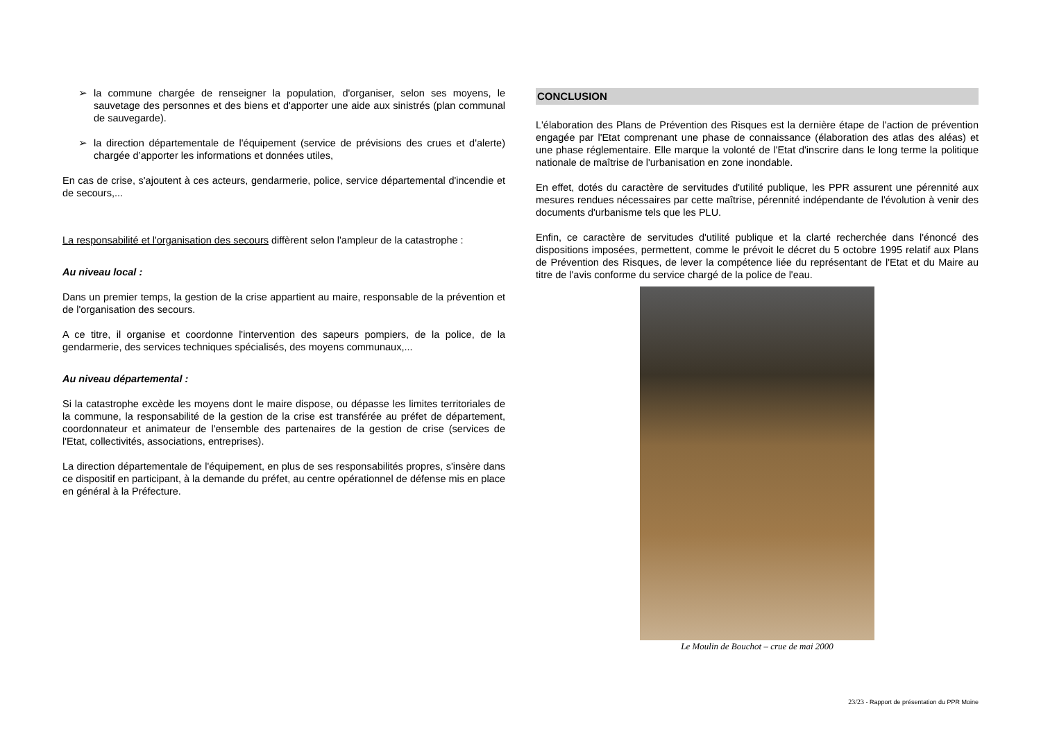➢ la commune chargée de renseigner la population, d'organiser, selon ses moyens, le sauvetage des personnes et des biens et d'apporter une aide aux sinistrés (plan communal de sauvegarde).
➢ la direction départementale de l'équipement (service de prévisions des crues et d'alerte) chargée d’apporter les informations et données utiles,
En cas de crise, s'ajoutent à ces acteurs, gendarmerie, police, service départemental d'incendie et de secours,...
La responsabilité et l'organisation des secours diffèrent selon l'ampleur de la catastrophe :
Au niveau local :
Dans un premier temps, la gestion de la crise appartient au maire, responsable de la prévention et de l'organisation des secours.
A ce titre, il organise et coordonne l'intervention des sapeurs pompiers, de la police, de la gendarmerie, des services techniques spécialisés, des moyens communaux,...
Au niveau départemental :
Si la catastrophe excède les moyens dont le maire dispose, ou dépasse les limites territoriales de la commune, la responsabilité de la gestion de la crise est transférée au préfet de département, coordonnateur et animateur de l'ensemble des partenaires de la gestion de crise (services de l'Etat, collectivités, associations, entreprises).
La direction départementale de l'équipement, en plus de ses responsabilités propres, s'insère dans ce dispositif en participant, à la demande du préfet, au centre opérationnel de défense mis en place en général à la Préfecture.
CONCLUSION
L'élaboration des Plans de Prévention des Risques est la dernière étape de l'action de prévention engagée par l'Etat comprenant une phase de connaissance (élaboration des atlas des aléas) et une phase réglementaire. Elle marque la volonté de l'Etat d'inscrire dans le long terme la politique nationale de maîtrise de l'urbanisation en zone inondable.
En effet, dotés du caractère de servitudes d'utilité publique, les PPR assurent une pérennité aux mesures rendues nécessaires par cette maîtrise, pérennité indépendante de l'évolution à venir des documents d'urbanisme tels que les PLU.
Enfin, ce caractère de servitudes d'utilité publique et la clarté recherchée dans l'énoncé des dispositions imposées, permettent, comme le prévoit le décret du 5 octobre 1995 relatif aux Plans de Prévention des Risques, de lever la compétence liée du représentant de l'Etat et du Maire au titre de l'avis conforme du service chargé de la police de l'eau.
Le Moulin de Bouchot – crue de mai 2000
23/23 - Rapport de présentation du PPR Moine